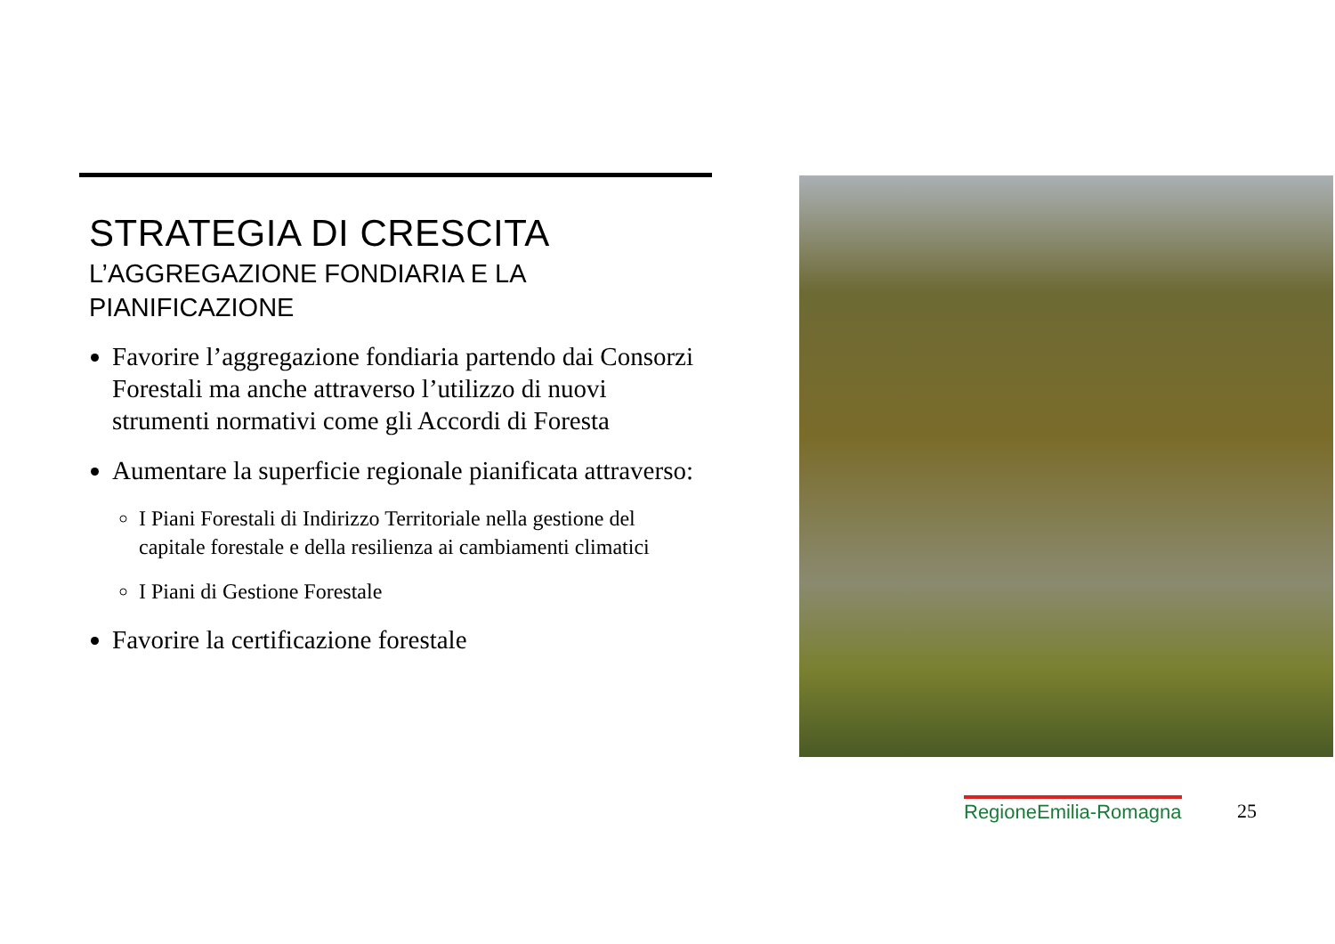STRATEGIA DI CRESCITA
L’AGGREGAZIONE FONDIARIA E LA
PIANIFICAZIONE
Favorire l’aggregazione fondiaria partendo dai Consorzi Forestali ma anche attraverso l’utilizzo di nuovi strumenti normativi come gli Accordi di Foresta
Aumentare la superficie regionale pianificata attraverso:
I Piani Forestali di Indirizzo Territoriale nella gestione del capitale forestale e della resilienza ai cambiamenti climatici
I Piani di Gestione Forestale
Favorire la certificazione forestale
RegioneEmilia-Romagna 25